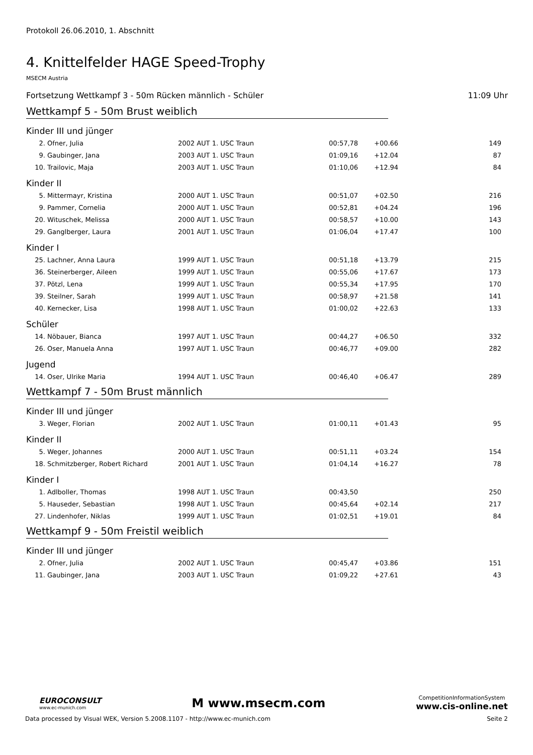Protokoll 26.06.2010, 1. Abschnitt
4. Knittelfelder HAGE Speed-Trophy
MSECM Austria
Fortsetzung Wettkampf 3 - 50m Rücken männlich - Schüler 11:09 Uhr
Wettkampf 5 - 50m Brust weiblich
Kinder III und jünger
| 2. | Ofner, Julia | 2002 AUT 1. USC Traun | 00:57,78 | +00.66 | 149 |
| 9. | Gaubinger, Jana | 2003 AUT 1. USC Traun | 01:09,16 | +12.04 | 87 |
| 10. | Trailovic, Maja | 2003 AUT 1. USC Traun | 01:10,06 | +12.94 | 84 |
Kinder II
| 5. | Mittermayr, Kristina | 2000 AUT 1. USC Traun | 00:51,07 | +02.50 | 216 |
| 9. | Pammer, Cornelia | 2000 AUT 1. USC Traun | 00:52,81 | +04.24 | 196 |
| 20. | Wituschek, Melissa | 2000 AUT 1. USC Traun | 00:58,57 | +10.00 | 143 |
| 29. | Ganglberger, Laura | 2001 AUT 1. USC Traun | 01:06,04 | +17.47 | 100 |
Kinder I
| 25. | Lachner, Anna Laura | 1999 AUT 1. USC Traun | 00:51,18 | +13.79 | 215 |
| 36. | Steinerberger, Aileen | 1999 AUT 1. USC Traun | 00:55,06 | +17.67 | 173 |
| 37. | Pötzl, Lena | 1999 AUT 1. USC Traun | 00:55,34 | +17.95 | 170 |
| 39. | Steilner, Sarah | 1999 AUT 1. USC Traun | 00:58,97 | +21.58 | 141 |
| 40. | Kernecker, Lisa | 1998 AUT 1. USC Traun | 01:00,02 | +22.63 | 133 |
Schüler
| 14. | Nöbauer, Bianca | 1997 AUT 1. USC Traun | 00:44,27 | +06.50 | 332 |
| 26. | Oser, Manuela Anna | 1997 AUT 1. USC Traun | 00:46,77 | +09.00 | 282 |
Jugend
| 14. | Oser, Ulrike Maria | 1994 AUT 1. USC Traun | 00:46,40 | +06.47 | 289 |
Wettkampf 7 - 50m Brust männlich
Kinder III und jünger
| 3. | Weger, Florian | 2002 AUT 1. USC Traun | 01:00,11 | +01.43 | 95 |
Kinder II
| 5. | Weger, Johannes | 2000 AUT 1. USC Traun | 00:51,11 | +03.24 | 154 |
| 18. | Schmitzberger, Robert Richard | 2001 AUT 1. USC Traun | 01:04,14 | +16.27 | 78 |
Kinder I
| 1. | Adlboller, Thomas | 1998 AUT 1. USC Traun | 00:43,50 | | 250 |
| 5. | Hauseder, Sebastian | 1998 AUT 1. USC Traun | 00:45,64 | +02.14 | 217 |
| 27. | Lindenhofer, Niklas | 1999 AUT 1. USC Traun | 01:02,51 | +19.01 | 84 |
Wettkampf 9 - 50m Freistil weiblich
Kinder III und jünger
| 2. | Ofner, Julia | 2002 AUT 1. USC Traun | 00:45,47 | +03.86 | 151 |
| 11. | Gaubinger, Jana | 2003 AUT 1. USC Traun | 01:09,22 | +27.61 | 43 |
EUROCONSULT
www.ec-munich.com
M www.msecm.com
CompetitionInformationSystem
www.cis-online.net
Data processed by Visual WEK, Version 5.2008.1107 - http://www.ec-munich.com Seite 2